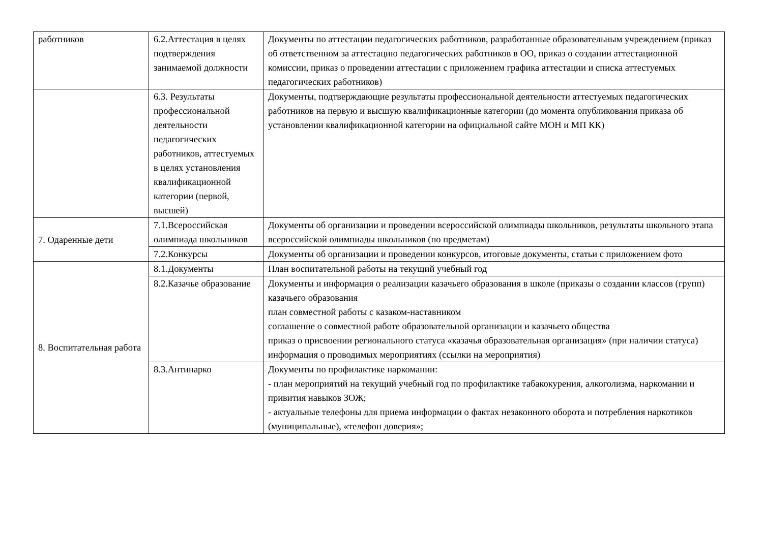| работников | 6.2.Аттестация в целях подтверждения занимаемой должности | Документы по аттестации педагогических работников, разработанные образовательным учреждением (приказ об ответственном за аттестацию педагогических работников в ОО, приказ о создании аттестационной комиссии, приказ о проведении аттестации с приложением графика аттестации и списка аттестуемых педагогических работников) |
| | 6.3. Результаты профессиональной деятельности педагогических работников, аттестуемых в целях установления квалификационной категории (первой, высшей) | Документы, подтверждающие результаты профессиональной деятельности аттестуемых педагогических работников на первую и высшую квалификационные категории (до момента опубликования приказа об установлении квалификационной категории на официальной сайте МОН и МП КК) |
| 7. Одаренные дети | 7.1.Всероссийская олимпиада школьников | Документы об организации и проведении всероссийской олимпиады школьников, результаты школьного этапа всероссийской олимпиады школьников (по предметам) |
| | 7.2.Конкурсы | Документы об организации и проведении конкурсов, итоговые документы, статьи с приложением фото |
| 8. Воспитательная работа | 8.1.Документы | План воспитательной работы на текущий учебный год |
| | 8.2.Казачье образование | Документы и информация о реализации казачьего образования в школе (приказы о создании классов (групп) казачьего образования план совместной работы с казаком-наставником соглашение о совместной работе образовательной организации и казачьего общества приказ о присвоении регионального статуса «казачья образовательная организация» (при наличии статуса) информация о проводимых мероприятиях (ссылки на мероприятия) |
| | 8.3.Антинарко | Документы по профилактике наркомании: - план мероприятий на текущий учебный год по профилактике табакокурения, алкоголизма, наркомании и привития навыков ЗОЖ; - актуальные телефоны для приема информации о фактах незаконного оборота и потребления наркотиков (муниципальные), «телефон доверия»; |